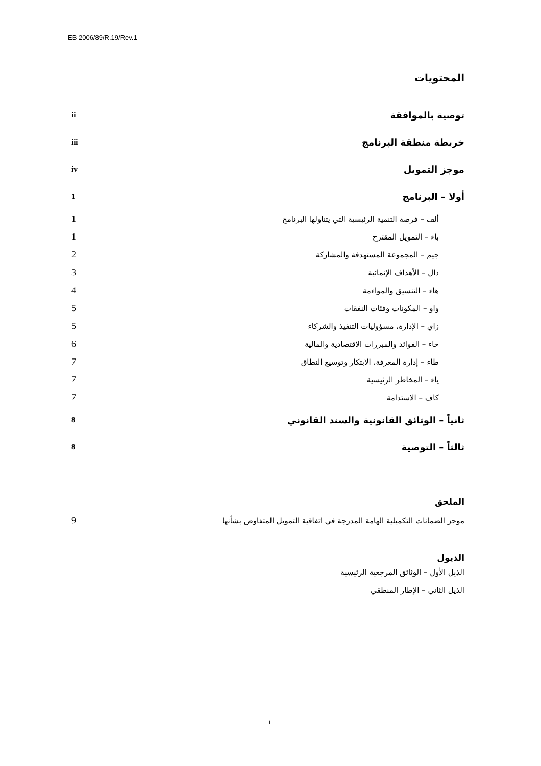EB 2006/89/R.19/Rev.1
المحتويات
| توصية بالموافقة | ii |
| خريطة منطقة البرنامج | iii |
| موجز التمويل | iv |
| أولا – البرنامج | 1 |
| ألف – فرصة التنمية الرئيسية التي يتناولها البرنامج | 1 |
| باء – التمويل المقترح | 1 |
| جيم – المجموعة المستهدفة والمشاركة | 2 |
| دال – الأهداف الإنمائية | 3 |
| هاء – التنسيق والمواءمة | 4 |
| واو – المكونات وفئات النفقات | 5 |
| زاي – الإدارة، مسؤوليات التنفيذ والشركاء | 5 |
| حاء – الفوائد والمبررات الاقتصادية والمالية | 6 |
| طاء – إدارة المعرفة، الابتكار وتوسيع النطاق | 7 |
| ياء – المخاطر الرئيسية | 7 |
| كاف – الاستدامة | 7 |
| ثانياً – الوثائق القانونية والسند القانوني | 8 |
| ثالثاً – التوصية | 8 |
الملحق
| موجز الضمانات التكميلية الهامة المدرجة في اتفاقية التمويل المتفاوض بشأنها | 9 |
الذيول
الذيل الأول – الوثائق المرجعية الرئيسية
الذيل الثاني – الإطار المنطقي
i